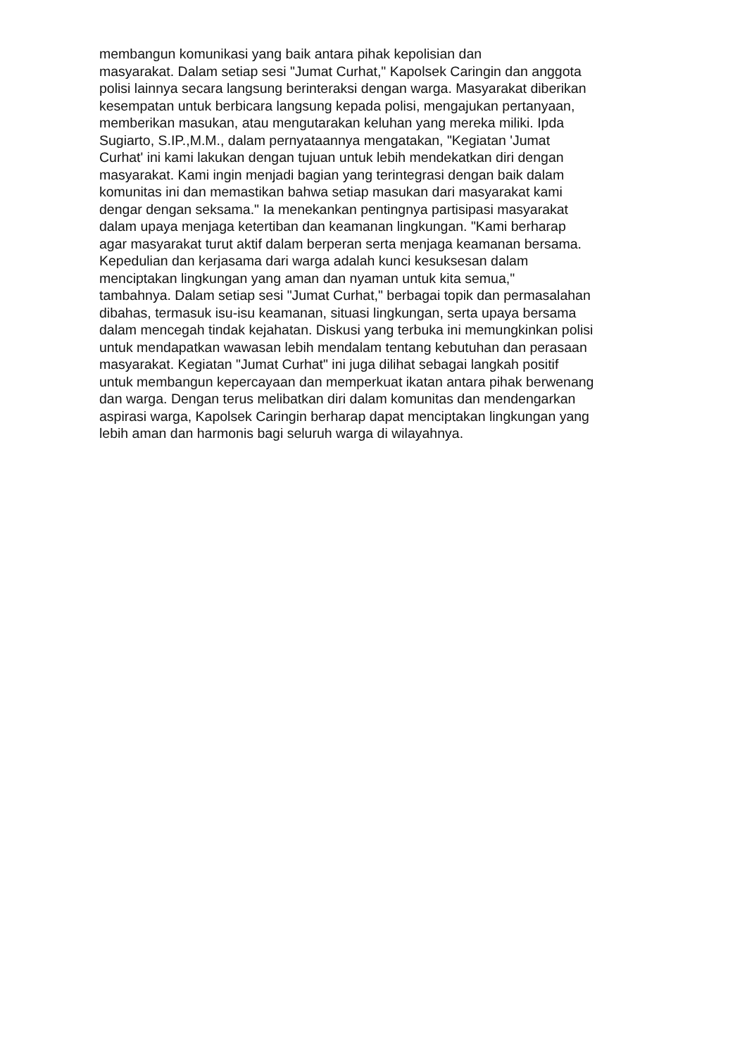membangun komunikasi yang baik antara pihak kepolisian dan
masyarakat. Dalam setiap sesi "Jumat Curhat," Kapolsek Caringin dan anggota
polisi lainnya secara langsung berinteraksi dengan warga. Masyarakat diberikan
kesempatan untuk berbicara langsung kepada polisi, mengajukan pertanyaan,
memberikan masukan, atau mengutarakan keluhan yang mereka miliki. Ipda
Sugiarto, S.IP.,M.M., dalam pernyataannya mengatakan, "Kegiatan 'Jumat
Curhat' ini kami lakukan dengan tujuan untuk lebih mendekatkan diri dengan
masyarakat. Kami ingin menjadi bagian yang terintegrasi dengan baik dalam
komunitas ini dan memastikan bahwa setiap masukan dari masyarakat kami
dengar dengan seksama." Ia menekankan pentingnya partisipasi masyarakat
dalam upaya menjaga ketertiban dan keamanan lingkungan. "Kami berharap
agar masyarakat turut aktif dalam berperan serta menjaga keamanan bersama.
Kepedulian dan kerjasama dari warga adalah kunci kesuksesan dalam
menciptakan lingkungan yang aman dan nyaman untuk kita semua,"
tambahnya. Dalam setiap sesi "Jumat Curhat," berbagai topik dan permasalahan
dibahas, termasuk isu-isu keamanan, situasi lingkungan, serta upaya bersama
dalam mencegah tindak kejahatan. Diskusi yang terbuka ini memungkinkan polisi
untuk mendapatkan wawasan lebih mendalam tentang kebutuhan dan perasaan
masyarakat. Kegiatan "Jumat Curhat" ini juga dilihat sebagai langkah positif
untuk membangun kepercayaan dan memperkuat ikatan antara pihak berwenang
dan warga. Dengan terus melibatkan diri dalam komunitas dan mendengarkan
aspirasi warga, Kapolsek Caringin berharap dapat menciptakan lingkungan yang
lebih aman dan harmonis bagi seluruh warga di wilayahnya.